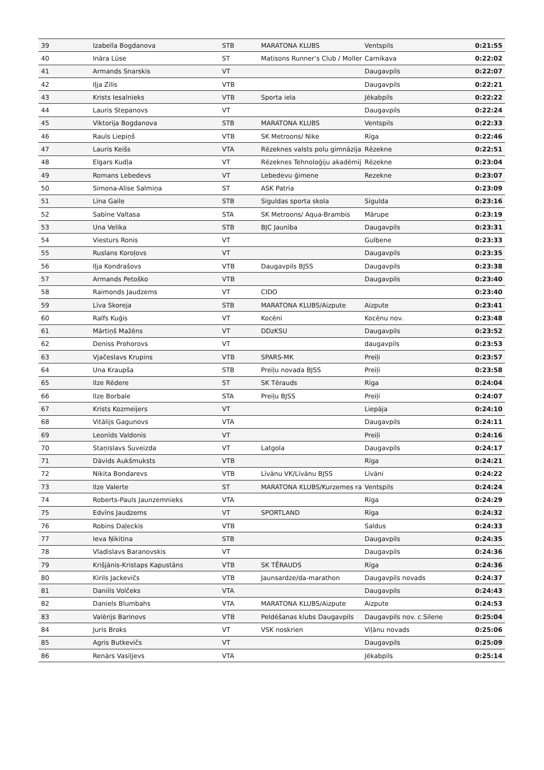| 39 | Izabella Bogdanova | STB | MARATONA KLUBS | Ventspils | 0:21:55 |
| 40 | Ināra Lūse | ST | Matisons Runner’s Club / Moller | Carnikava | 0:22:02 |
| 41 | Armands Snarskis | VT | | Daugavpils | 0:22:07 |
| 42 | Iļja Zilis | VTB | | Daugavpils | 0:22:21 |
| 43 | Krists Iesalnieks | VTB | Sporta iela | Jēkabpils | 0:22:22 |
| 44 | Lauris Stepanovs | VT | | Daugavpils | 0:22:24 |
| 45 | Viktorija Bogdanova | STB | MARATONA KLUBS | Ventspils | 0:22:33 |
| 46 | Rauls Liepiņš | VTB | SK Metroons/ Nike | Rīga | 0:22:46 |
| 47 | Lauris Keišs | VTA | Rēzeknes valsts polu gimnāzija | Rēzekne | 0:22:51 |
| 48 | Elgars Kudļa | VT | Rēzeknes Tehnoloģiju akadēmij | Rēzekne | 0:23:04 |
| 49 | Romans Lebedevs | VT | Lebedevu ģimene | Rezekne | 0:23:07 |
| 50 | Simona-Alise Salmiņa | ST | ASK Patria | | 0:23:09 |
| 51 | Līna Gaile | STB | Siguldas sporta skola | Sigulda | 0:23:16 |
| 52 | Sabīne Valtasa | STA | SK Metroons/ Aqua-Brambis | Mārupe | 0:23:19 |
| 53 | Una Velika | STB | BJC Jaunība | Daugavpils | 0:23:31 |
| 54 | Viesturs Ronis | VT | | Gulbene | 0:23:33 |
| 55 | Ruslans Koroļovs | VT | | Daugavpils | 0:23:35 |
| 56 | Iļja Kondrašovs | VTB | Daugavpils BJSS | Daugavpils | 0:23:38 |
| 57 | Armands Petoško | VTB | | Daugavpils | 0:23:40 |
| 58 | Raimonds Jaudzems | VT | CIDO | | 0:23:40 |
| 59 | Līva Skoreja | STB | MARATONA KLUBS/Aizpute | Aizpute | 0:23:41 |
| 60 | Ralfs Kuģis | VT | Kocēni | Kocēnu nov. | 0:23:48 |
| 61 | Mārtiņš Mažēns | VT | DDzKSU | Daugavpils | 0:23:52 |
| 62 | Deniss Prohorovs | VT | | daugavpils | 0:23:53 |
| 63 | Vjačeslavs Krupins | VTB | SPARS-MK | Preiļi | 0:23:57 |
| 64 | Una Kraupša | STB | Preiļu novada BJSS | Preiļi | 0:23:58 |
| 65 | Ilze Rēdere | ST | SK Tērauds | Rīga | 0:24:04 |
| 66 | Ilze Borbale | STA | Preiļu BJSS | Preiļi | 0:24:07 |
| 67 | Krists Kozmeijers | VT | | Liepāja | 0:24:10 |
| 68 | Vitālijs Gagunovs | VTA | | Daugavpils | 0:24:11 |
| 69 | Leonīds Valdonis | VT | | Preiļi | 0:24:16 |
| 70 | Staņislavs Suveizda | VT | Latgola | Daugavpils | 0:24:17 |
| 71 | Dāvids Aukšmuksts | VTB | | Rīga | 0:24:21 |
| 72 | Nikita Bondarevs | VTB | Līvānu VK/Līvānu BJSS | Līvāni | 0:24:22 |
| 73 | Ilze Valerte | ST | MARATONA KLUBS/Kurzemes ra | Ventspils | 0:24:24 |
| 74 | Roberts-Pauls Jaunzemnieks | VTA | | Rīga | 0:24:29 |
| 75 | Edvīns Jaudzems | VT | SPORTLAND | Rīga | 0:24:32 |
| 76 | Robins Daļeckis | VTB | | Saldus | 0:24:33 |
| 77 | Ieva Ņikitina | STB | | Daugavpils | 0:24:35 |
| 78 | Vladislavs Baranovskis | VT | | Daugavpils | 0:24:36 |
| 79 | Krišjānis-Kristaps Kapustāns | VTB | SK TĒRAUDS | Rīga | 0:24:36 |
| 80 | Kirils Jackevičs | VTB | Jaunsardze/da-marathon | Daugavpils novads | 0:24:37 |
| 81 | Daniils Volčeks | VTA | | Daugavpils | 0:24:43 |
| 82 | Daniels Blumbahs | VTA | MARATONA KLUBS/Aizpute | Aizpute | 0:24:53 |
| 83 | Valērijs Barinovs | VTB | Peldēšanas klubs Daugavpils | Daugavpils nov. c.Silene | 0:25:04 |
| 84 | Juris Broks | VT | VSK noskrien | Viļānu novads | 0:25:06 |
| 85 | Agris Butkevičs | VT | | Daugavpils | 0:25:09 |
| 86 | Renārs Vasiļjevs | VTA | | Jēkabpils | 0:25:14 |